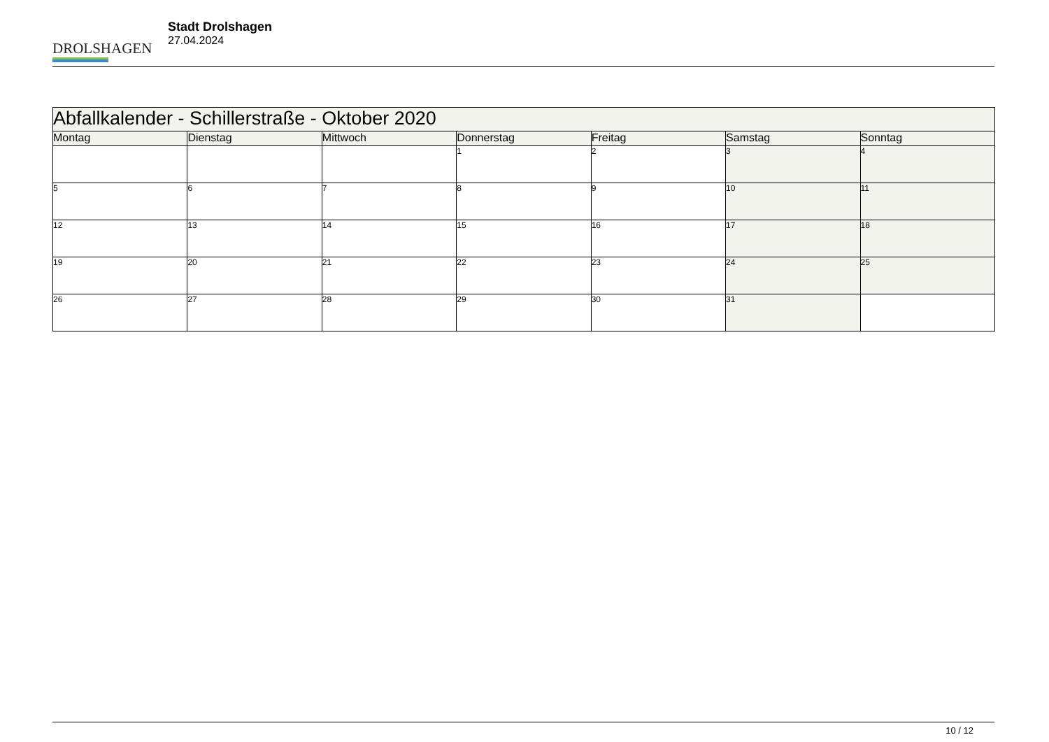DROLSHAGEN
Stadt Drolshagen
27.04.2024
| Abfallkalender - Schillerstraße - Oktober 2020 | | | | | | |
| --- | --- | --- | --- | --- | --- | --- |
| Montag | Dienstag | Mittwoch | Donnerstag | Freitag | Samstag | Sonntag |
| | | | 1 | 2 | 3 | 4 |
| 5 | 6 | 7 | 8 | 9 | 10 | 11 |
| 12 | 13 | 14 | 15 | 16 | 17 | 18 |
| 19 | 20 | 21 | 22 | 23 | 24 | 25 |
| 26 | 27 | 28 | 29 | 30 | 31 | |
10 / 12